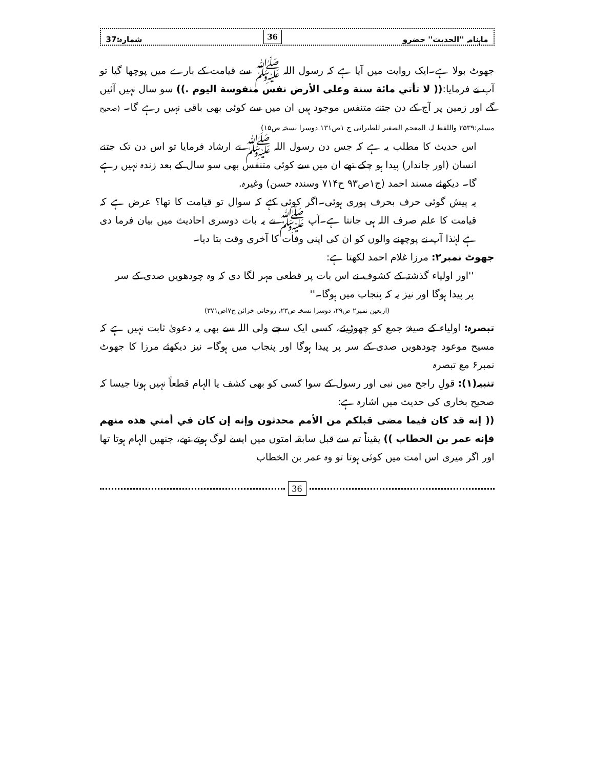ماہنامہ ''الحدیث'' حضرو 36 شمارہ:37
جھوٹ بولا ہے۔ایک روایت میں آیا ہے کہ رسول اللہ ﷺ سے قیامت کے بارے میں پوچھا گیا تو آپ نے فرمایا:(( لا تأتي مائة سنة وعلى الأرض نفس منفوسة اليوم .)) سو سال نہیں آئیں گے اور زمین پر آج کے دن جتنے متنفس موجود ہیں ان میں سے کوئی بھی باقی نہیں رہے گا۔ (صحیح مسلم:۲۵۳۹ واللفظ لہ، المعجم الصغیر للطبرانی ج ۱ص۱۳۱ دوسرا نسخہ ص۱۵)
اس حدیث کا مطلب یہ ہے کہ جس دن رسول اللہ ﷺ نے ارشاد فرمایا تو اس دن تک جتنے انسان (اور جاندار) پیدا ہو چکے تھے ان میں سے کوئی متنفس بھی سو سال کے بعد زندہ نہیں رہے گا۔ دیکھئے مسند احمد (ج۱ص۹۳ ح۷۱۴ وسندہ حسن) وغیرہ.
یہ پیش گوئی حرف بحرف پوری ہوئی۔اگر کوئی کہے کہ سوال تو قیامت کا تھا؟ عرض ہے کہ قیامت کا علم صرف اللہ ہی جانتا ہے۔آپ ﷺ نے یہ بات دوسری احادیث میں بیان فرما دی ہے لہٰذا آپ نے پوچھنے والوں کو ان کی اپنی وفات کا آخری وقت بتا دیا۔
جھوٹ نمبر۲: مرزا غلام احمد لکھتا ہے:
''اور اولیاء گذشتہ کے کشوف نے اس بات پر قطعی مہر لگا دی کہ وہ چودھویں صدی کے سر پر پیدا ہوگا اور نیز یہ کہ پنجاب میں ہوگا۔''
(اربعین نمبر۲ ص۲۹، دوسرا نسخہ ص۲۳، روحانی خزائن ج۷اص۳۷۱)
تبصرہ: اولیاء کے صیغۂ جمع کو چھوڑیئے، کسی ایک سچے ولی اللہ سے بھی یہ دعویٰ ثابت نہیں ہے کہ مسیح موعود چودھویں صدی کے سر پر پیدا ہوگا اور پنجاب میں ہوگا۔ نیز دیکھئے مرزا کا جھوٹ نمبر۶ مع تبصرہ
تنبیہ(۱): قولِ راجح میں نبی اور رسول کے سوا کسی کو بھی کشف یا الہام قطعاً نہیں ہوتا جیسا کہ صحیح بخاری کی حدیث میں اشارہ ہے:
(( إنه قد كان فيما مضى قبلكم من الأمم محدثون وإنه إن كان في أمتي هذه منهم فإنه عمر بن الخطاب )) یقیناً تم سے قبل سابقہ امتوں میں ایسے لوگ ہوتے تھے، جنھیں الہام ہوتا تھا اور اگر میری اس امت میں کوئی ہوتا تو وہ عمر بن الخطاب
36